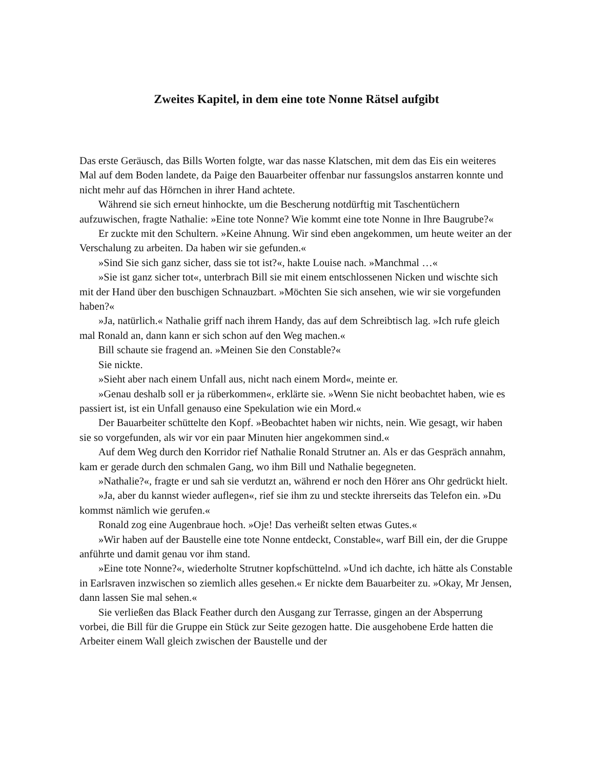Zweites Kapitel, in dem eine tote Nonne Rätsel aufgibt
Das erste Geräusch, das Bills Worten folgte, war das nasse Klatschen, mit dem das Eis ein weiteres Mal auf dem Boden landete, da Paige den Bauarbeiter offenbar nur fassungslos anstarren konnte und nicht mehr auf das Hörnchen in ihrer Hand achtete.
Während sie sich erneut hinhockte, um die Bescherung notdürftig mit Taschentüchern aufzuwischen, fragte Nathalie: »Eine tote Nonne? Wie kommt eine tote Nonne in Ihre Baugrube?«
Er zuckte mit den Schultern. »Keine Ahnung. Wir sind eben angekommen, um heute weiter an der Verschalung zu arbeiten. Da haben wir sie gefunden.«
»Sind Sie sich ganz sicher, dass sie tot ist?«, hakte Louise nach. »Manchmal …«
»Sie ist ganz sicher tot«, unterbrach Bill sie mit einem entschlossenen Nicken und wischte sich mit der Hand über den buschigen Schnauzbart. »Möchten Sie sich ansehen, wie wir sie vorgefunden haben?«
»Ja, natürlich.« Nathalie griff nach ihrem Handy, das auf dem Schreibtisch lag. »Ich rufe gleich mal Ronald an, dann kann er sich schon auf den Weg machen.«
Bill schaute sie fragend an. »Meinen Sie den Constable?«
Sie nickte.
»Sieht aber nach einem Unfall aus, nicht nach einem Mord«, meinte er.
»Genau deshalb soll er ja rüberkommen«, erklärte sie. »Wenn Sie nicht beobachtet haben, wie es passiert ist, ist ein Unfall genauso eine Spekulation wie ein Mord.«
Der Bauarbeiter schüttelte den Kopf. »Beobachtet haben wir nichts, nein. Wie gesagt, wir haben sie so vorgefunden, als wir vor ein paar Minuten hier angekommen sind.«
Auf dem Weg durch den Korridor rief Nathalie Ronald Strutner an. Als er das Gespräch annahm, kam er gerade durch den schmalen Gang, wo ihm Bill und Nathalie begegneten.
»Nathalie?«, fragte er und sah sie verdutzt an, während er noch den Hörer ans Ohr gedrückt hielt.
»Ja, aber du kannst wieder auflegen«, rief sie ihm zu und steckte ihrerseits das Telefon ein. »Du kommst nämlich wie gerufen.«
Ronald zog eine Augenbraue hoch. »Oje! Das verheißt selten etwas Gutes.«
»Wir haben auf der Baustelle eine tote Nonne entdeckt, Constable«, warf Bill ein, der die Gruppe anführte und damit genau vor ihm stand.
»Eine tote Nonne?«, wiederholte Strutner kopfschüttelnd. »Und ich dachte, ich hätte als Constable in Earlsraven inzwischen so ziemlich alles gesehen.« Er nickte dem Bauarbeiter zu. »Okay, Mr Jensen, dann lassen Sie mal sehen.«
Sie verließen das Black Feather durch den Ausgang zur Terrasse, gingen an der Absperrung vorbei, die Bill für die Gruppe ein Stück zur Seite gezogen hatte. Die ausgehobene Erde hatten die Arbeiter einem Wall gleich zwischen der Baustelle und der